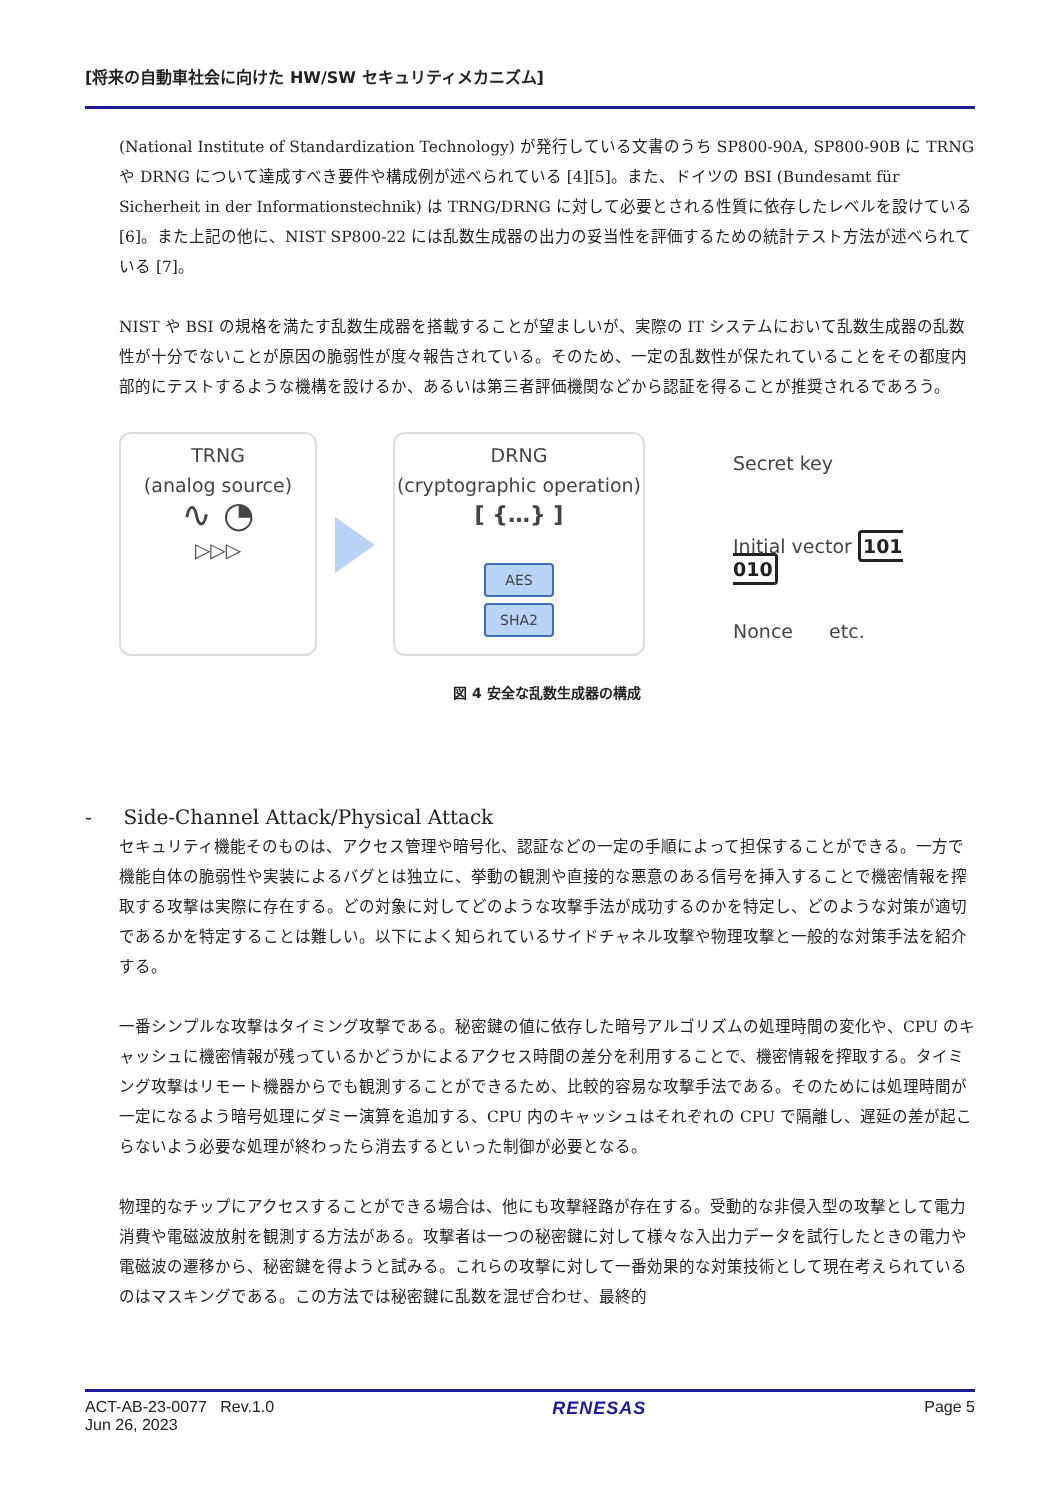[将来の自動車社会に向けた HW/SW セキュリティメカニズム]
(National Institute of Standardization Technology) が発行している文書のうち SP800-90A, SP800-90B に TRNG や DRNG について達成すべき要件や構成例が述べられている [4][5]。また、ドイツの BSI (Bundesamt für Sicherheit in der Informationstechnik) は TRNG/DRNG に対して必要とされる性質に依存したレベルを設けている [6]。また上記の他に、NIST SP800-22 には乱数生成器の出力の妥当性を評価するための統計テスト方法が述べられている [7]。
NIST や BSI の規格を満たす乱数生成器を搭載することが望ましいが、実際の IT システムにおいて乱数生成器の乱数性が十分でないことが原因の脆弱性が度々報告されている。そのため、一定の乱数性が保たれていることをその都度内部的にテストするような機構を設けるか、あるいは第三者評価機関などから認証を得ることが推奨されるであろう。
TRNG
(analog source)
∿ ◔
▷▷▷
DRNG
(cryptographic operation)
[ {…} ]
AES
SHA2
Secret key
Initial vector 101
010
Nonce etc.
図 4 安全な乱数生成器の構成
- Side-Channel Attack/Physical Attack
セキュリティ機能そのものは、アクセス管理や暗号化、認証などの一定の手順によって担保することができる。一方で機能自体の脆弱性や実装によるバグとは独立に、挙動の観測や直接的な悪意のある信号を挿入することで機密情報を搾取する攻撃は実際に存在する。どの対象に対してどのような攻撃手法が成功するのかを特定し、どのような対策が適切であるかを特定することは難しい。以下によく知られているサイドチャネル攻撃や物理攻撃と一般的な対策手法を紹介する。
一番シンプルな攻撃はタイミング攻撃である。秘密鍵の値に依存した暗号アルゴリズムの処理時間の変化や、CPU のキャッシュに機密情報が残っているかどうかによるアクセス時間の差分を利用することで、機密情報を搾取する。タイミング攻撃はリモート機器からでも観測することができるため、比較的容易な攻撃手法である。そのためには処理時間が一定になるよう暗号処理にダミー演算を追加する、CPU 内のキャッシュはそれぞれの CPU で隔離し、遅延の差が起こらないよう必要な処理が終わったら消去するといった制御が必要となる。
物理的なチップにアクセスすることができる場合は、他にも攻撃経路が存在する。受動的な非侵入型の攻撃として電力消費や電磁波放射を観測する方法がある。攻撃者は一つの秘密鍵に対して様々な入出力データを試行したときの電力や電磁波の遷移から、秘密鍵を得ようと試みる。これらの攻撃に対して一番効果的な対策技術として現在考えられているのはマスキングである。この方法では秘密鍵に乱数を混ぜ合わせ、最終的
ACT-AB-23-0077 Rev.1.0
Jun 26, 2023
RENESAS Page 5